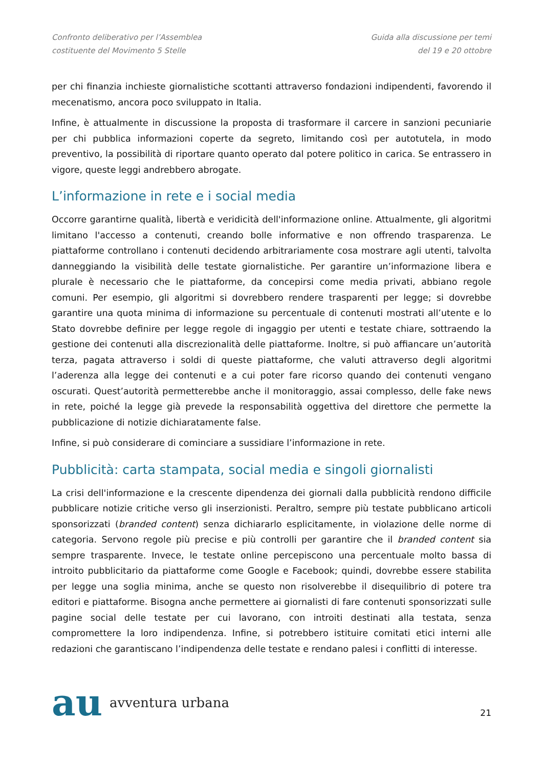Confronto deliberativo per l’Assemblea costituente del Movimento 5 Stelle
Guida alla discussione per temi
del 19 e 20 ottobre
per chi finanzia inchieste giornalistiche scottanti attraverso fondazioni indipendenti, favorendo il mecenatismo, ancora poco sviluppato in Italia.
Infine, è attualmente in discussione la proposta di trasformare il carcere in sanzioni pecuniarie per chi pubblica informazioni coperte da segreto, limitando così per autotutela, in modo preventivo, la possibilità di riportare quanto operato dal potere politico in carica. Se entrassero in vigore, queste leggi andrebbero abrogate.
L’informazione in rete e i social media
Occorre garantirne qualità, libertà e veridicità dell'informazione online. Attualmente, gli algoritmi limitano l'accesso a contenuti, creando bolle informative e non offrendo trasparenza. Le piattaforme controllano i contenuti decidendo arbitrariamente cosa mostrare agli utenti, talvolta danneggiando la visibilità delle testate giornalistiche. Per garantire un’informazione libera e plurale è necessario che le piattaforme, da concepirsi come media privati, abbiano regole comuni. Per esempio, gli algoritmi si dovrebbero rendere trasparenti per legge; si dovrebbe garantire una quota minima di informazione su percentuale di contenuti mostrati all’utente e lo Stato dovrebbe definire per legge regole di ingaggio per utenti e testate chiare, sottraendo la gestione dei contenuti alla discrezionalità delle piattaforme. Inoltre, si può affiancare un’autorità terza, pagata attraverso i soldi di queste piattaforme, che valuti attraverso degli algoritmi l’aderenza alla legge dei contenuti e a cui poter fare ricorso quando dei contenuti vengano oscurati. Quest’autorità permetterebbe anche il monitoraggio, assai complesso, delle fake news in rete, poiché la legge già prevede la responsabilità oggettiva del direttore che permette la pubblicazione di notizie dichiaratamente false.
Infine, si può considerare di cominciare a sussidiare l’informazione in rete.
Pubblicità: carta stampata, social media e singoli giornalisti
La crisi dell'informazione e la crescente dipendenza dei giornali dalla pubblicità rendono difficile pubblicare notizie critiche verso gli inserzionisti. Peraltro, sempre più testate pubblicano articoli sponsorizzati (branded content) senza dichiararlo esplicitamente, in violazione delle norme di categoria. Servono regole più precise e più controlli per garantire che il branded content sia sempre trasparente. Invece, le testate online percepiscono una percentuale molto bassa di introito pubblicitario da piattaforme come Google e Facebook; quindi, dovrebbe essere stabilita per legge una soglia minima, anche se questo non risolverebbe il disequilibrio di potere tra editori e piattaforme. Bisogna anche permettere ai giornalisti di fare contenuti sponsorizzati sulle pagine social delle testate per cui lavorano, con introiti destinati alla testata, senza compromettere la loro indipendenza. Infine, si potrebbero istituire comitati etici interni alle redazioni che garantiscano l’indipendenza delle testate e rendano palesi i conflitti di interesse.
au avventura urbana
21